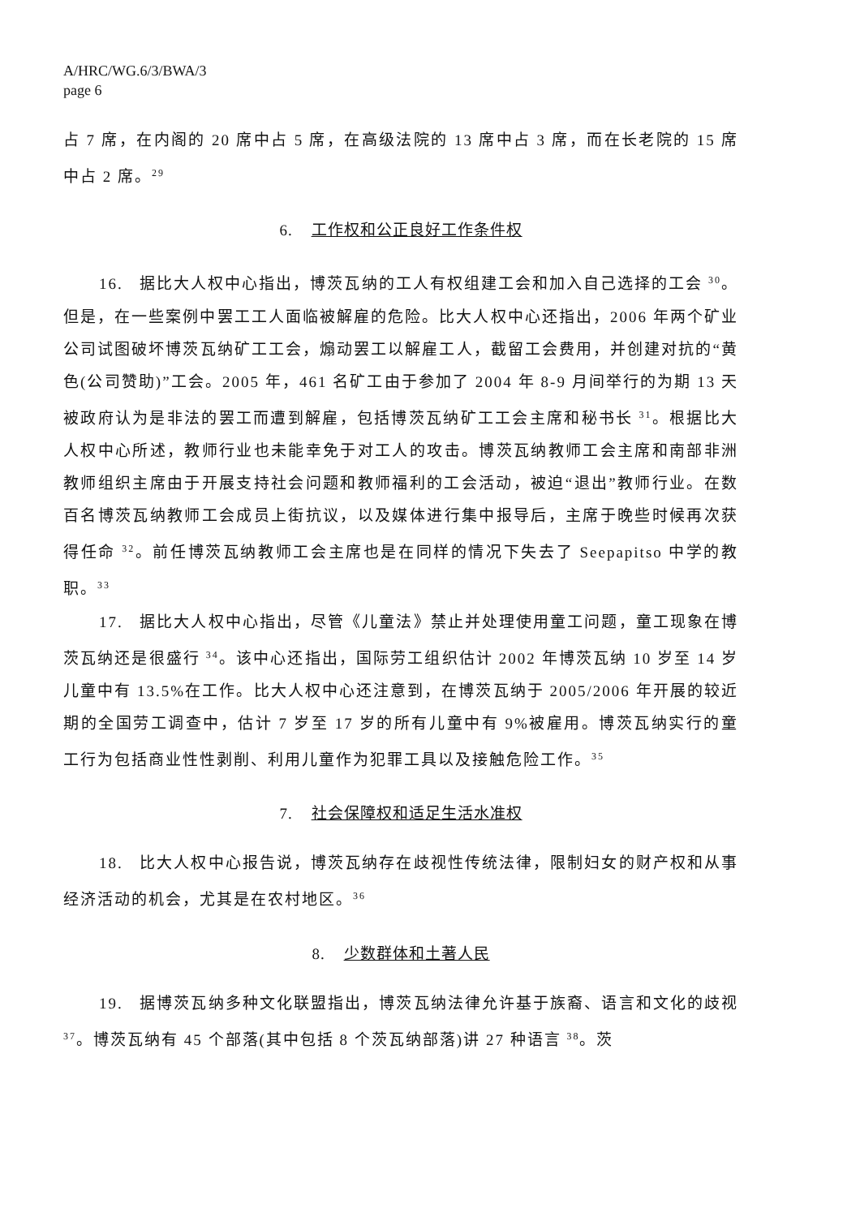A/HRC/WG.6/3/BWA/3
page 6
占 7 席，在内阁的 20 席中占 5 席，在高级法院的 13 席中占 3 席，而在长老院的 15 席中占 2 席。<sup>29</sup>
6. 工作权和公正良好工作条件权
16. 据比大人权中心指出，博茨瓦纳的工人有权组建工会和加入自己选择的工会 <sup>30</sup>。但是，在一些案例中罢工工人面临被解雇的危险。比大人权中心还指出，2006 年两个矿业公司试图破坏博茨瓦纳矿工工会，煽动罢工以解雇工人，截留工会费用，并创建对抗的“黄色(公司赞助)”工会。2005 年，461 名矿工由于参加了 2004 年 8-9 月间举行的为期 13 天被政府认为是非法的罢工而遭到解雇，包括博茨瓦纳矿工工会主席和秘书长 <sup>31</sup>。根据比大人权中心所述，教师行业也未能幸免于对工人的攻击。博茨瓦纳教师工会主席和南部非洲教师组织主席由于开展支持社会问题和教师福利的工会活动，被迫“退出”教师行业。在数百名博茨瓦纳教师工会成员上街抗议，以及媒体进行集中报导后，主席于晚些时候再次获得任命 <sup>32</sup>。前任博茨瓦纳教师工会主席也是在同样的情况下失去了 Seepapitso 中学的教职。<sup>33</sup>
17. 据比大人权中心指出，尽管《儿童法》禁止并处理使用童工问题，童工现象在博茨瓦纳还是很盛行 <sup>34</sup>。该中心还指出，国际劳工组织估计 2002 年博茨瓦纳 10 岁至 14 岁儿童中有 13.5%在工作。比大人权中心还注意到，在博茨瓦纳于 2005/2006 年开展的较近期的全国劳工调查中，估计 7 岁至 17 岁的所有儿童中有 9%被雇用。博茨瓦纳实行的童工行为包括商业性性剥削、利用儿童作为犯罪工具以及接触危险工作。<sup>35</sup>
7. 社会保障权和适足生活水准权
18. 比大人权中心报告说，博茨瓦纳存在歧视性传统法律，限制妇女的财产权和从事经济活动的机会，尤其是在农村地区。<sup>36</sup>
8. 少数群体和土著人民
19. 据博茨瓦纳多种文化联盟指出，博茨瓦纳法律允许基于族裔、语言和文化的歧视 <sup>37</sup>。博茨瓦纳有 45 个部落(其中包括 8 个茨瓦纳部落)讲 27 种语言 <sup>38</sup>。茨